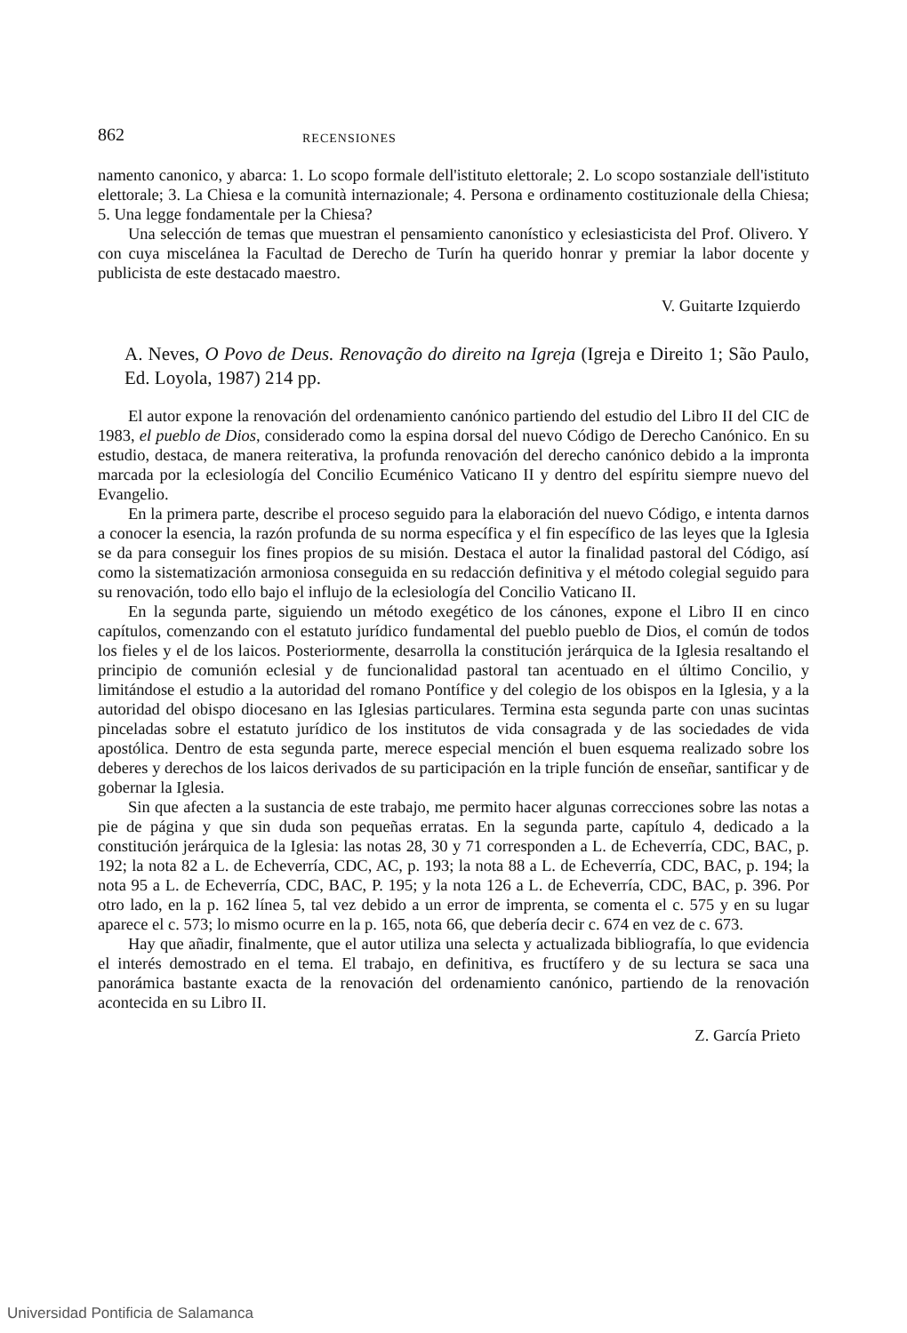862 RECENSIONES
namento canonico, y abarca: 1. Lo scopo formale dell'istituto elettorale; 2. Lo scopo sostanziale dell'istituto elettorale; 3. La Chiesa e la comunità internazionale; 4. Persona e ordinamento costituzionale della Chiesa; 5. Una legge fondamentale per la Chiesa?
Una selección de temas que muestran el pensamiento canonístico y eclesiasticista del Prof. Olivero. Y con cuya miscelánea la Facultad de Derecho de Turín ha querido honrar y premiar la labor docente y publicista de este destacado maestro.
V. Guitarte Izquierdo
A. Neves, O Povo de Deus. Renovação do direito na Igreja (Igreja e Direito 1; São Paulo, Ed. Loyola, 1987) 214 pp.
El autor expone la renovación del ordenamiento canónico partiendo del estudio del Libro II del CIC de 1983, el pueblo de Dios, considerado como la espina dorsal del nuevo Código de Derecho Canónico. En su estudio, destaca, de manera reiterativa, la profunda renovación del derecho canónico debido a la impronta marcada por la eclesiología del Concilio Ecuménico Vaticano II y dentro del espíritu siempre nuevo del Evangelio.
En la primera parte, describe el proceso seguido para la elaboración del nuevo Código, e intenta darnos a conocer la esencia, la razón profunda de su norma específica y el fin específico de las leyes que la Iglesia se da para conseguir los fines propios de su misión. Destaca el autor la finalidad pastoral del Código, así como la sistematización armoniosa conseguida en su redacción definitiva y el método colegial seguido para su renovación, todo ello bajo el influjo de la eclesiología del Concilio Vaticano II.
En la segunda parte, siguiendo un método exegético de los cánones, expone el Libro II en cinco capítulos, comenzando con el estatuto jurídico fundamental del pueblo pueblo de Dios, el común de todos los fieles y el de los laicos. Posteriormente, desarrolla la constitución jerárquica de la Iglesia resaltando el principio de comunión eclesial y de funcionalidad pastoral tan acentuado en el último Concilio, y limitándose el estudio a la autoridad del romano Pontífice y del colegio de los obispos en la Iglesia, y a la autoridad del obispo diocesano en las Iglesias particulares. Termina esta segunda parte con unas sucintas pinceladas sobre el estatuto jurídico de los institutos de vida consagrada y de las sociedades de vida apostólica. Dentro de esta segunda parte, merece especial mención el buen esquema realizado sobre los deberes y derechos de los laicos derivados de su participación en la triple función de enseñar, santificar y de gobernar la Iglesia.
Sin que afecten a la sustancia de este trabajo, me permito hacer algunas correcciones sobre las notas a pie de página y que sin duda son pequeñas erratas. En la segunda parte, capítulo 4, dedicado a la constitución jerárquica de la Iglesia: las notas 28, 30 y 71 corresponden a L. de Echeverría, CDC, BAC, p. 192; la nota 82 a L. de Echeverría, CDC, AC, p. 193; la nota 88 a L. de Echeverría, CDC, BAC, p. 194; la nota 95 a L. de Echeverría, CDC, BAC, P. 195; y la nota 126 a L. de Echeverría, CDC, BAC, p. 396. Por otro lado, en la p. 162 línea 5, tal vez debido a un error de imprenta, se comenta el c. 575 y en su lugar aparece el c. 573; lo mismo ocurre en la p. 165, nota 66, que debería decir c. 674 en vez de c. 673.
Hay que añadir, finalmente, que el autor utiliza una selecta y actualizada bibliografía, lo que evidencia el interés demostrado en el tema. El trabajo, en definitiva, es fructífero y de su lectura se saca una panorámica bastante exacta de la renovación del ordenamiento canónico, partiendo de la renovación acontecida en su Libro II.
Z. García Prieto
Universidad Pontificia de Salamanca